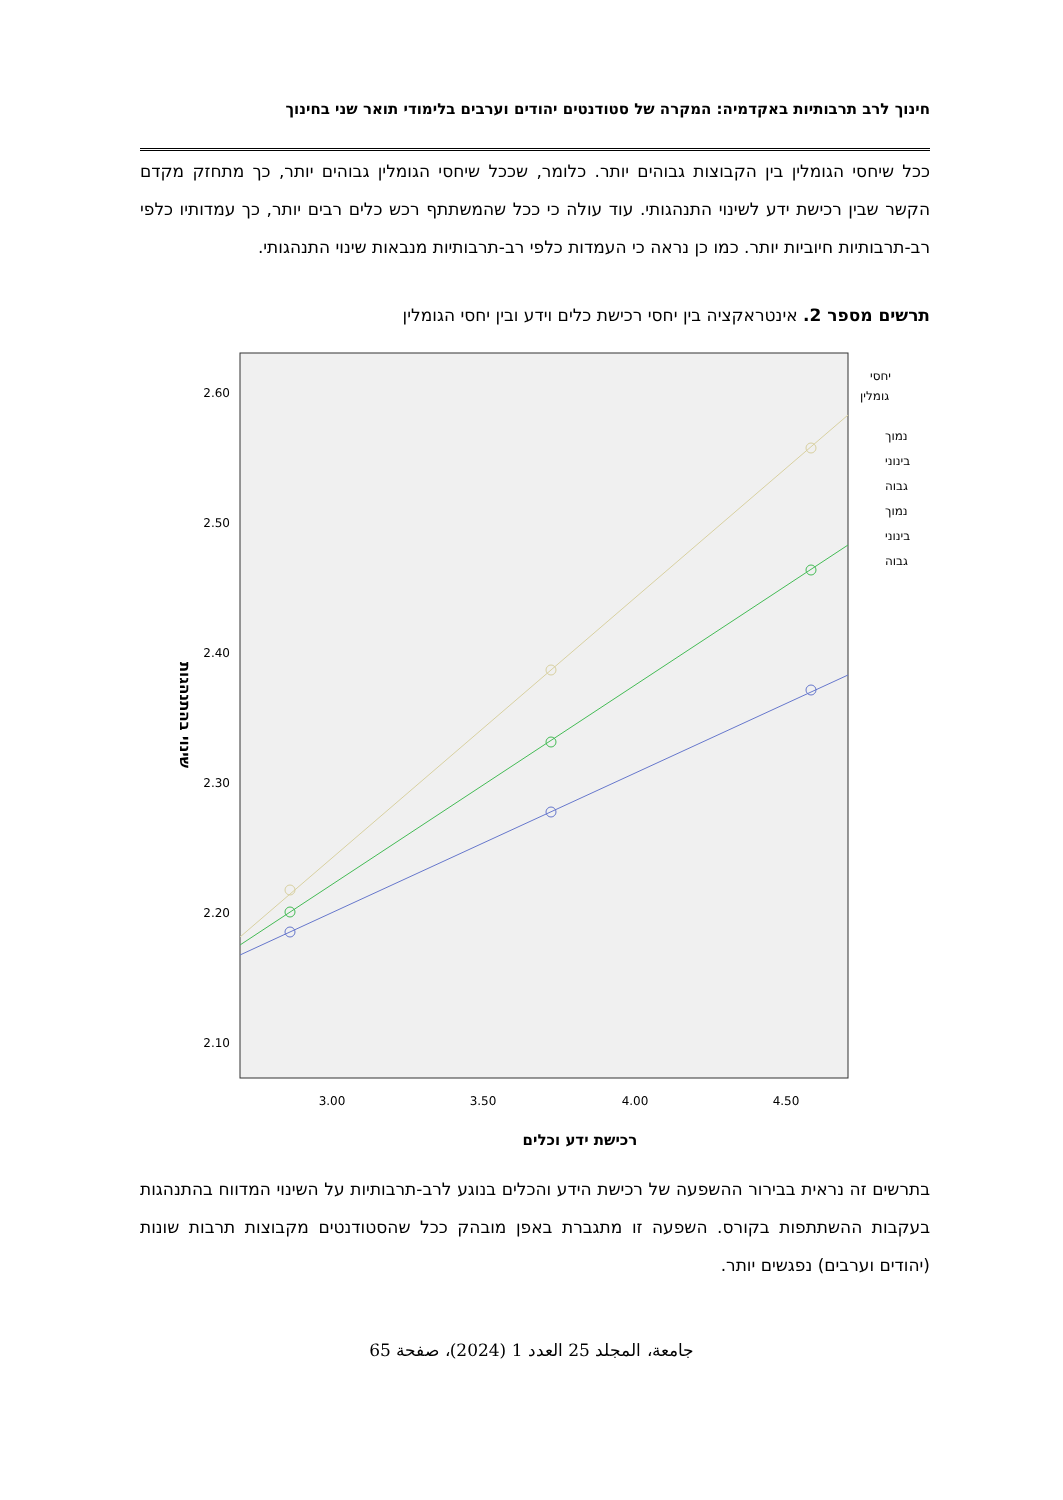חינוך לרב תרבותיות באקדמיה: המקרה של סטודנטים יהודים וערבים בלימודי תואר שני בחינוך
ככל שיחסי הגומלין בין הקבוצות גבוהים יותר. כלומר, שככל שיחסי הגומלין גבוהים יותר, כך מתחזק מקדם הקשר שבין רכישת ידע לשינוי התנהגותי. עוד עולה כי ככל שהמשתתף רכש כלים רבים יותר, כך עמדותיו כלפי רב-תרבותיות חיוביות יותר. כמו כן נראה כי העמדות כלפי רב-תרבותיות מנבאות שינוי התנהגותי.
תרשים מספר 2. אינטראקציה בין יחסי רכישת כלים וידע ובין יחסי הגומלין
2.60
2.50
2.40
2.30
2.20
2.10
3.00
3.50
4.00
4.50
רכישת ידע וכלים
שינוי בהתנהגות
יחסי
גומלין
נמוך
בינוני
גבוה
נמוך
בינוני
גבוה
בתרשים זה נראית בבירור ההשפעה של רכישת הידע והכלים בנוגע לרב-תרבותיות על השינוי המדווח בהתנהגות בעקבות ההשתתפות בקורס. השפעה זו מתגברת באפן מובהק ככל שהסטודנטים מקבוצות תרבות שונות (יהודים וערבים) נפגשים יותר.
جامعة، المجلد 25 العدد 1 (2024)، صفحة 65